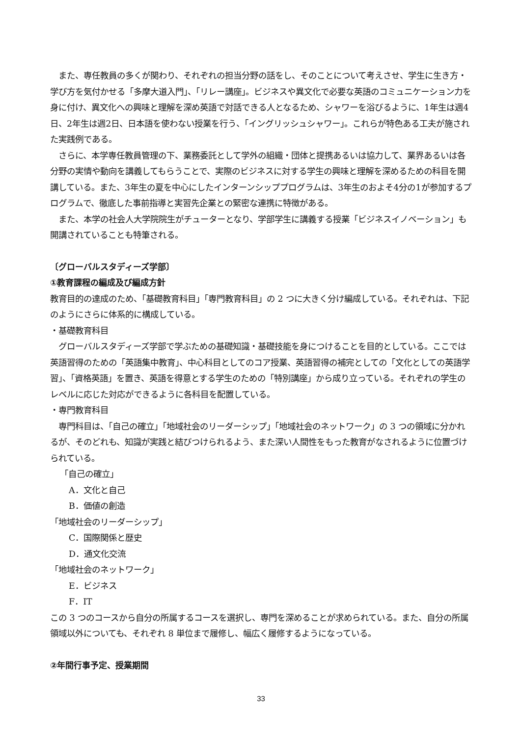また、専任教員の多くが関わり、それぞれの担当分野の話をし、そのことについて考えさせ、学生に生き方・学び方を気付かせる「多摩大道入門」、「リレー講座」。ビジネスや異文化で必要な英語のコミュニケーション力を身に付け、異文化への興味と理解を深め英語で対話できる人となるため、シャワーを浴びるように、1年生は週4日、2年生は週2日、日本語を使わない授業を行う、「イングリッシュシャワー」。これらが特色ある工夫が施された実践例である。
　さらに、本学専任教員管理の下、業務委託として学外の組織・団体と提携あるいは協力して、業界あるいは各分野の実情や動向を講義してもらうことで、実際のビジネスに対する学生の興味と理解を深めるための科目を開講している。また、3年生の夏を中心にしたインターンシッププログラムは、3年生のおよそ4分の1が参加するプログラムで、徹底した事前指導と実習先企業との緊密な連携に特徴がある。
　また、本学の社会人大学院院生がチューターとなり、学部学生に講義する授業「ビジネスイノベーション」も開講されていることも特筆される。
〔グローバルスタディーズ学部〕
①教育課程の編成及び編成方針
教育目的の達成のため、「基礎教育科目」「専門教育科目」の 2 つに大きく分け編成している。それぞれは、下記のようにさらに体系的に構成している。
・基礎教育科目
　グローバルスタディーズ学部で学ぶための基礎知識・基礎技能を身につけることを目的としている。ここでは英語習得のための「英語集中教育」、中心科目としてのコア授業、英語習得の補完としての「文化としての英語学習」、「資格英語」を置き、英語を得意とする学生のための「特別講座」から成り立っている。それぞれの学生のレベルに応じた対応ができるように各科目を配置している。
・専門教育科目
　専門科目は、「自己の確立」「地域社会のリーダーシップ」「地域社会のネットワーク」の 3 つの領域に分かれるが、そのどれも、知識が実践と結びつけられるよう、また深い人間性をもった教育がなされるように位置づけられている。
「自己の確立」
A．文化と自己
B．価値の創造
「地域社会のリーダーシップ」
C．国際関係と歴史
D．通文化交流
「地域社会のネットワーク」
E．ビジネス
F．IT
この 3 つのコースから自分の所属するコースを選択し、専門を深めることが求められている。また、自分の所属領域以外についても、それぞれ 8 単位まで履修し、幅広く履修するようになっている。
②年間行事予定、授業期間
33